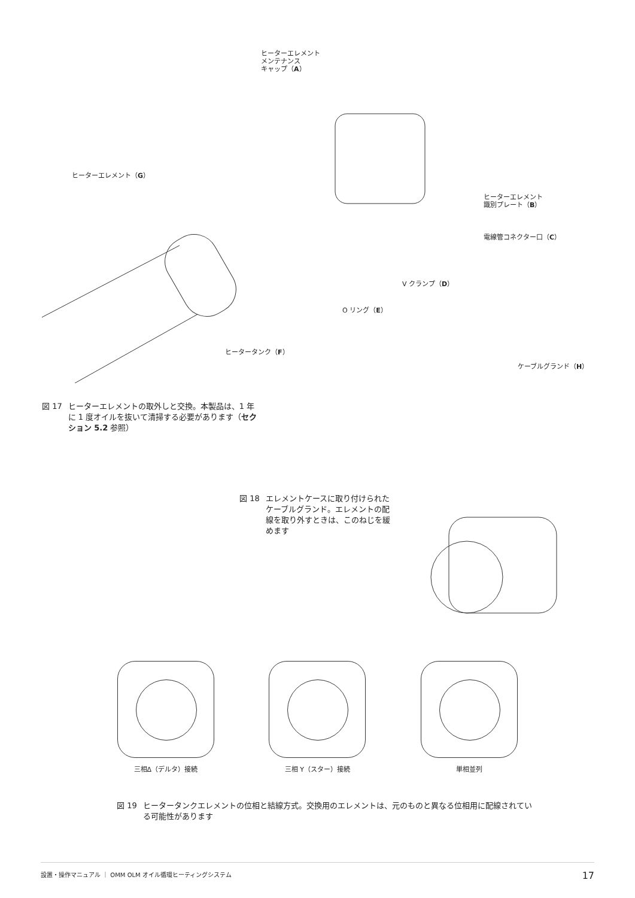ヒーターエレメント
メンテナンス
キャップ（A）
ヒーターエレメント（G）
ヒーターエレメント
識別プレート（B）
電線管コネクター口（C）
V クランプ（D）
O リング（E）
ヒータータンク（F）
ケーブルグランド（H）
図 17 ヒーターエレメントの取外しと交換。本製品は、1 年に 1 度オイルを抜いて清掃する必要があります（セクション 5.2 参照）
図 18 エレメントケースに取り付けられたケーブルグランド。エレメントの配線を取り外すときは、このねじを緩めます
三相Δ（デルタ）接続 三相 Y（スター）接続 単相並列
図 19 ヒータータンクエレメントの位相と結線方式。交換用のエレメントは、元のものと異なる位相用に配線されている可能性があります
設置・操作マニュアル ｜ OMM OLM オイル循環ヒーティングシステム 17